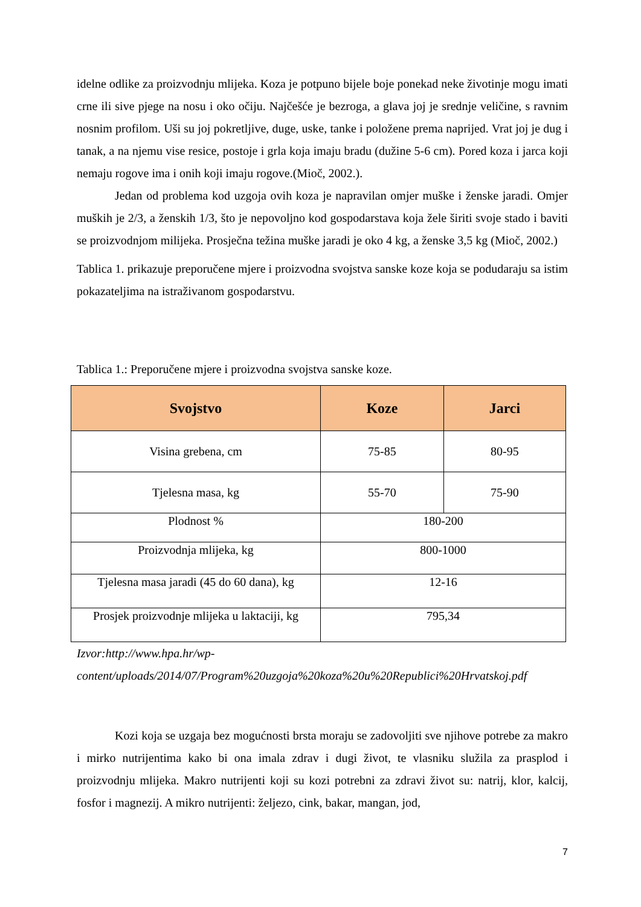idelne odlike za proizvodnju mlijeka. Koza je potpuno bijele boje ponekad neke životinje mogu imati crne ili sive pjege na nosu i oko očiju. Najčešće je bezroga, a glava joj je srednje veličine, s ravnim nosnim profilom. Uši su joj pokretljive, duge, uske, tanke i položene prema naprijed. Vrat joj je dug i tanak, a na njemu vise resice, postoje i grla koja imaju bradu (dužine 5-6 cm). Pored koza i jarca koji nemaju rogove ima i onih koji imaju rogove.(Mioč, 2002.).
Jedan od problema kod uzgoja ovih koza je napravilan omjer muške i ženske jaradi. Omjer muških je 2/3, a ženskih 1/3, što je nepovoljno kod gospodarstava koja žele širiti svoje stado i baviti se proizvodnjom milijeka. Prosječna težina muške jaradi je oko 4 kg, a ženske 3,5 kg (Mioč, 2002.)
Tablica 1. prikazuje preporučene mjere i proizvodna svojstva sanske koze koja se podudaraju sa istim pokazateljima na istraživanom gospodarstvu.
Tablica 1.: Preporučene mjere i proizvodna svojstva sanske koze.
| Svojstvo | Koze | Jarci |
| --- | --- | --- |
| Visina grebena, cm | 75-85 | 80-95 |
| Tjelesna masa, kg | 55-70 | 75-90 |
| Plodnost % | 180-200 | |
| Proizvodnja mlijeka, kg | 800-1000 | |
| Tjelesna masa jaradi (45 do 60 dana), kg | 12-16 | |
| Prosjek proizvodnje mlijeka u laktaciji, kg | 795,34 | |
Izvor:http://www.hpa.hr/wp-
content/uploads/2014/07/Program%20uzgoja%20koza%20u%20Republici%20Hrvatskoj.pdf
Kozi koja se uzgaja bez mogućnosti brsta moraju se zadovoljiti sve njihove potrebe za makro i mirko nutrijentima kako bi ona imala zdrav i dugi život, te vlasniku služila za prasplod i proizvodnju mlijeka. Makro nutrijenti koji su kozi potrebni za zdravi život su: natrij, klor, kalcij, fosfor i magnezij. A mikro nutrijenti: željezo, cink, bakar, mangan, jod,
7